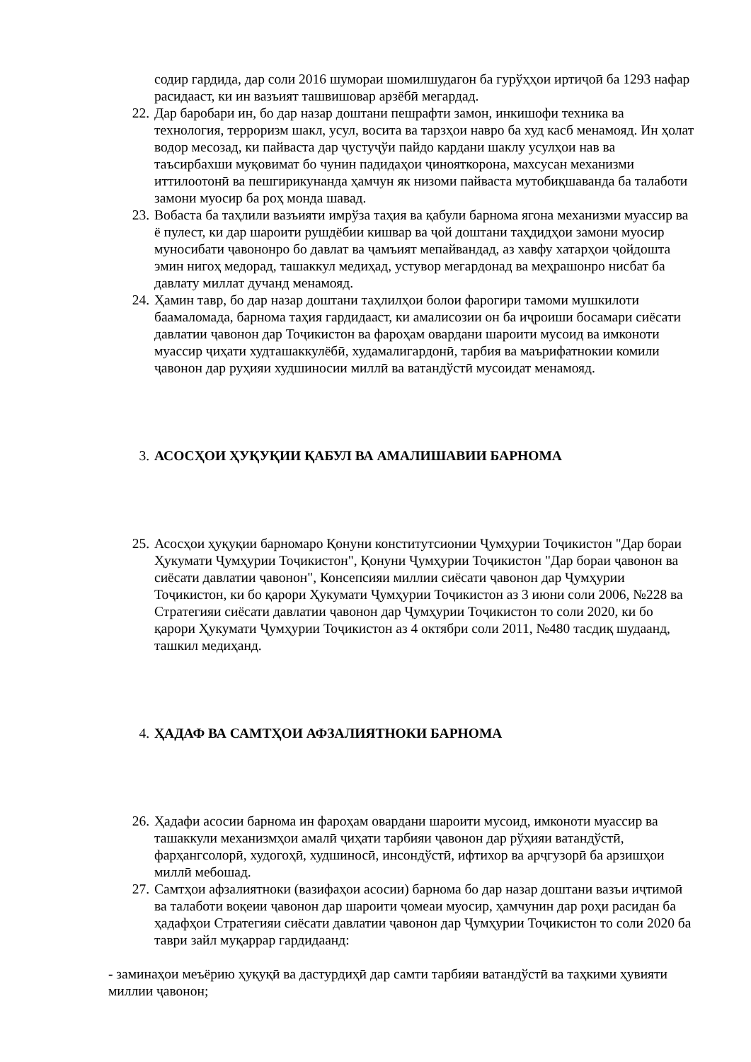содир гардида, дар соли 2016 шумораи шомилшудагон ба гурўҳҳои иртиҷоӣ ба 1293 нафар расидааст, ки ин вазъият ташвишовар арзёбӣ мегардад.
22. Дар баробари ин, бо дар назар доштани пешрафти замон, инкишофи техника ва технология, терроризм шакл, усул, восита ва тарзҳои навро ба худ касб менамояд. Ин ҳолат водор месозад, ки пайваста дар ҷустуҷўи пайдо кардани шаклу усулҳои нав ва таъсирбахши муқовимат бо чунин падидаҳои ҷинояткорона, махсусан механизми иттилоотонӣ ва пешгирикунанда ҳамчун як низоми пайваста мутобиқшаванда ба талаботи замони муосир ба роҳ монда шавад.
23. Вобаста ба таҳлили вазъияти имрўза таҳия ва қабули барнома ягона механизми муассир ва ё пулест, ки дар шароити рушдёбии кишвар ва ҷой доштани таҳдидҳои замони муосир муносибати ҷавононро бо давлат ва ҷамъият мепайвандад, аз хавфу хатарҳои ҷойдошта эмин нигоҳ медорад, ташаккул медиҳад, устувор мегардонад ва меҳрашонро нисбат ба давлату миллат дучанд менамояд.
24. Ҳамин тавр, бо дар назар доштани таҳлилҳои болои фарогири тамоми мушкилоти баамаломада, барнома таҳия гардидааст, ки амалисозии он ба иҷроиши босамари сиёсати давлатии ҷавонон дар Тоҷикистон ва фароҳам овардани шароити мусоид ва имконоти муассир ҷиҳати худташаккулёбӣ, худамалигардонӣ, тарбия ва маърифатнокии комили ҷавонон дар руҳияи худшиносии миллӣ ва ватандўстӣ мусоидат менамояд.
3. АСОСҲОИ ҲУҚУҚИИ ҚАБУЛ ВА АМАЛИШАВИИ БАРНОМА
25. Асосҳои ҳуқуқии барномаро Қонуни конститутсионии Ҷумҳурии Тоҷикистон "Дар бораи Ҳукумати Ҷумҳурии Тоҷикистон", Қонуни Ҷумҳурии Тоҷикистон "Дар бораи ҷавонон ва сиёсати давлатии ҷавонон", Консепсияи миллии сиёсати ҷавонон дар Ҷумҳурии Тоҷикистон, ки бо қарори Ҳукумати Ҷумҳурии Тоҷикистон аз 3 июни соли 2006, №228 ва Стратегияи сиёсати давлатии ҷавонон дар Ҷумҳурии Тоҷикистон то соли 2020, ки бо қарори Ҳукумати Ҷумҳурии Тоҷикистон аз 4 октябри соли 2011, №480 тасдиқ шудаанд, ташкил медиҳанд.
4. ҲАДАФ ВА САМТҲОИ АФЗАЛИЯТНОКИ БАРНОМА
26. Ҳадафи асосии барнома ин фароҳам овардани шароити мусоид, имконоти муассир ва ташаккули механизмҳои амалӣ ҷиҳати тарбияи ҷавонон дар рўҳияи ватандўстӣ, фарҳангсолорӣ, худогоҳӣ, худшиносӣ, инсондўстӣ, ифтихор ва арҷгузорӣ ба арзишҳои миллӣ мебошад.
27. Самтҳои афзалиятноки (вазифаҳои асосии) барнома бо дар назар доштани вазъи иҷтимоӣ ва талаботи воқеии ҷавонон дар шароити ҷомеаи муосир, ҳамчунин дар роҳи расидан ба ҳадафҳои Стратегияи сиёсати давлатии ҷавонон дар Ҷумҳурии Тоҷикистон то соли 2020 ба таври зайл муқаррар гардидаанд:
- заминаҳои меъёрию ҳуқуқӣ ва дастурдиҳӣ дар самти тарбияи ватандўстӣ ва таҳкими ҳувияти миллии ҷавонон;